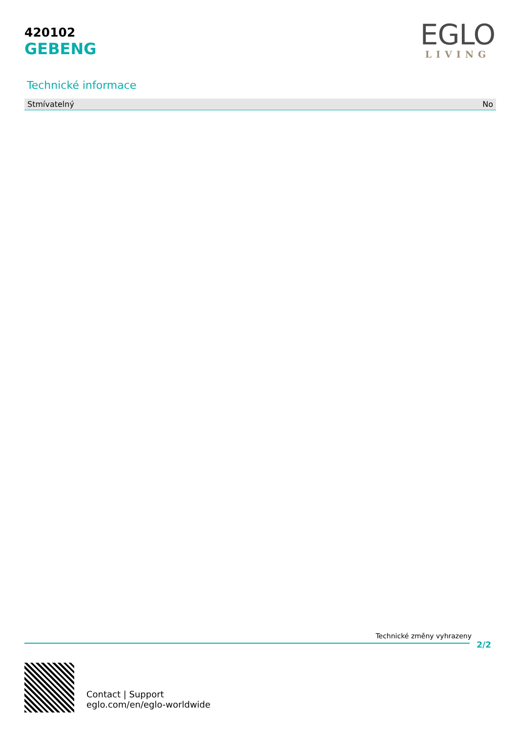420102
GEBENG
EGLO
LIVING
Technické informace
| Stmívatelný | No |
Technické změny vyhrazeny
2/2
Contact | Support
eglo.com/en/eglo-worldwide